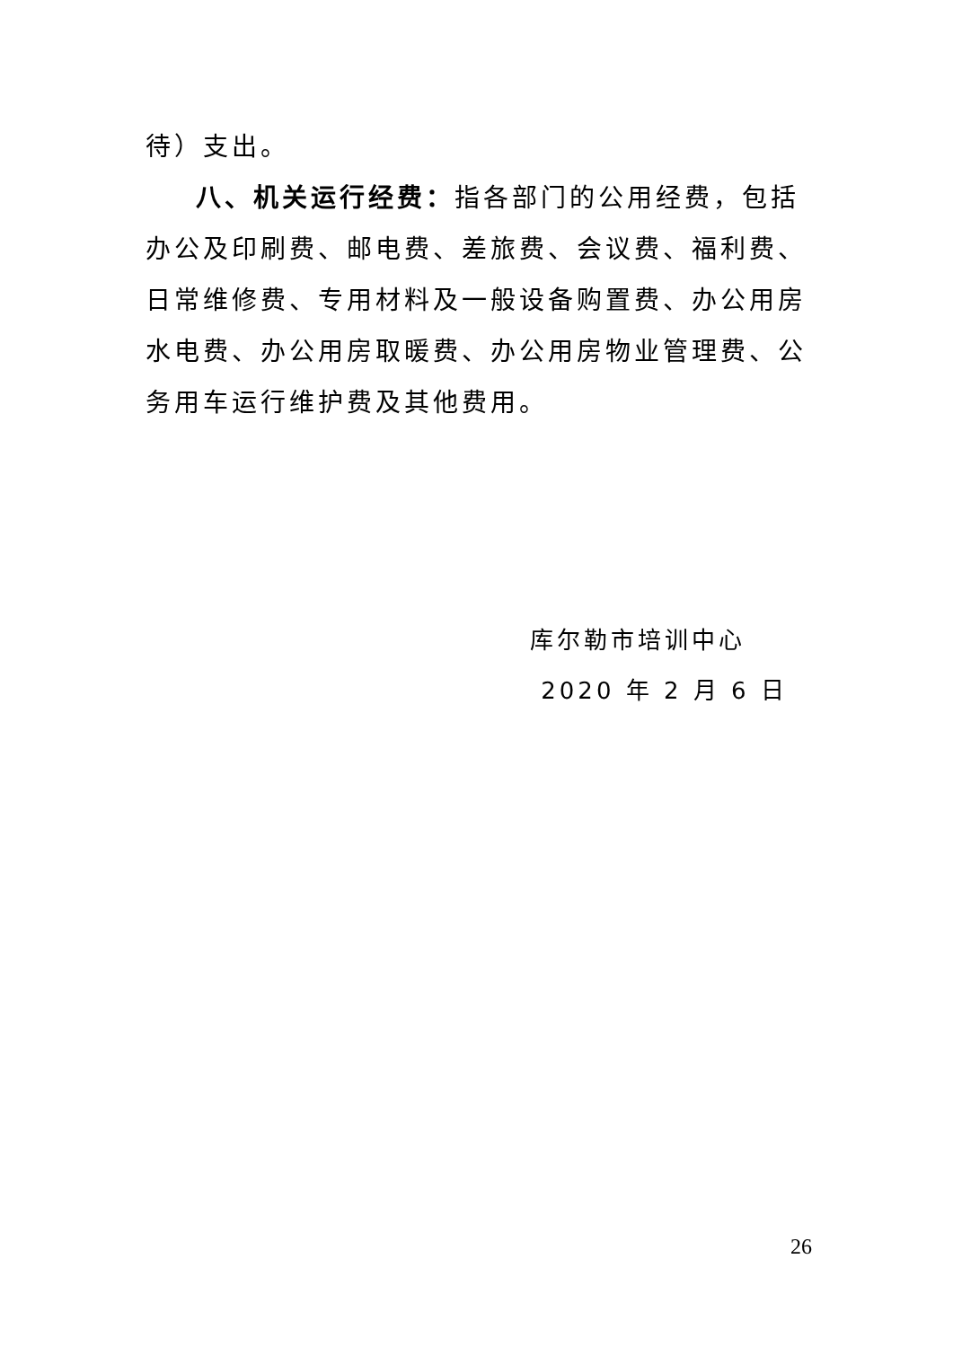待）支出。
八、机关运行经费：指各部门的公用经费，包括办公及印刷费、邮电费、差旅费、会议费、福利费、日常维修费、专用材料及一般设备购置费、办公用房水电费、办公用房取暖费、办公用房物业管理费、公务用车运行维护费及其他费用。
库尔勒市培训中心
2020 年 2 月 6 日
26